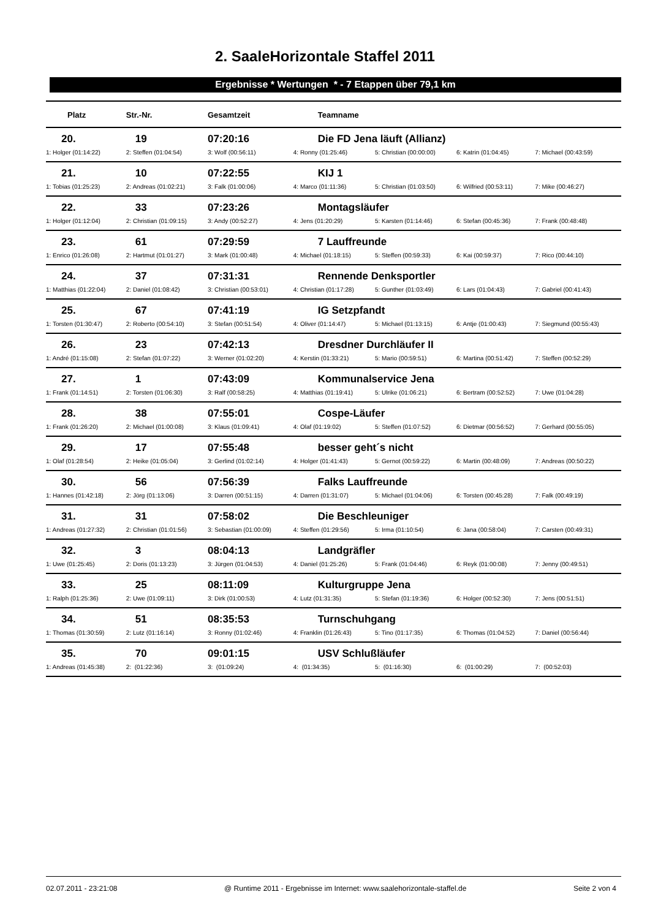2. SaaleHorizontale Staffel 2011
Ergebnisse * Wertungen * - 7 Etappen über 79,1 km
| Platz | Str.-Nr. | Gesamtzeit | Teamname | | | |
| --- | --- | --- | --- | --- | --- | --- |
| 20. | 19 | 07:20:16 | Die FD Jena läuft (Allianz) | | | |
| 1: Holger (01:14:22) | 2: Steffen (01:04:54) | 3: Wolf (00:56:11) | 4: Ronny (01:25:46) | 5: Christian (00:00:00) | 6: Katrin (01:04:45) | 7: Michael (00:43:59) |
| 21. | 10 | 07:22:55 | KIJ 1 | | | |
| 1: Tobias (01:25:23) | 2: Andreas (01:02:21) | 3: Falk (01:00:06) | 4: Marco (01:11:36) | 5: Christian (01:03:50) | 6: Wilfried (00:53:11) | 7: Mike (00:46:27) |
| 22. | 33 | 07:23:26 | Montagsläufer | | | |
| 1: Holger (01:12:04) | 2: Christian (01:09:15) | 3: Andy (00:52:27) | 4: Jens (01:20:29) | 5: Karsten (01:14:46) | 6: Stefan (00:45:36) | 7: Frank (00:48:48) |
| 23. | 61 | 07:29:59 | 7 Lauffreunde | | | |
| 1: Enrico (01:26:08) | 2: Hartmut (01:01:27) | 3: Mark (01:00:48) | 4: Michael (01:18:15) | 5: Steffen (00:59:33) | 6: Kai (00:59:37) | 7: Rico (00:44:10) |
| 24. | 37 | 07:31:31 | Rennende Denksportler | | | |
| 1: Matthias (01:22:04) | 2: Daniel (01:08:42) | 3: Christian (00:53:01) | 4: Christian (01:17:28) | 5: Gunther (01:03:49) | 6: Lars (01:04:43) | 7: Gabriel (00:41:43) |
| 25. | 67 | 07:41:19 | IG Setzpfandt | | | |
| 1: Torsten (01:30:47) | 2: Roberto (00:54:10) | 3: Stefan (00:51:54) | 4: Oliver (01:14:47) | 5: Michael (01:13:15) | 6: Antje (01:00:43) | 7: Siegmund (00:55:43) |
| 26. | 23 | 07:42:13 | Dresdner Durchläufer II | | | |
| 1: André (01:15:08) | 2: Stefan (01:07:22) | 3: Werner (01:02:20) | 4: Kerstin (01:33:21) | 5: Mario (00:59:51) | 6: Martina (00:51:42) | 7: Steffen (00:52:29) |
| 27. | 1 | 07:43:09 | Kommunalservice Jena | | | |
| 1: Frank (01:14:51) | 2: Torsten (01:06:30) | 3: Ralf (00:58:25) | 4: Matthias (01:19:41) | 5: Ulrike (01:06:21) | 6: Bertram (00:52:52) | 7: Uwe (01:04:28) |
| 28. | 38 | 07:55:01 | Cospe-Läufer | | | |
| 1: Frank (01:26:20) | 2: Michael (01:00:08) | 3: Klaus (01:09:41) | 4: Olaf (01:19:02) | 5: Steffen (01:07:52) | 6: Dietmar (00:56:52) | 7: Gerhard (00:55:05) |
| 29. | 17 | 07:55:48 | besser geht´s nicht | | | |
| 1: Olaf (01:28:54) | 2: Heike (01:05:04) | 3: Gerlind (01:02:14) | 4: Holger (01:41:43) | 5: Gernot (00:59:22) | 6: Martin (00:48:09) | 7: Andreas (00:50:22) |
| 30. | 56 | 07:56:39 | Falks Lauffreunde | | | |
| 1: Hannes (01:42:18) | 2: Jörg (01:13:06) | 3: Darren (00:51:15) | 4: Darren (01:31:07) | 5: Michael (01:04:06) | 6: Torsten (00:45:28) | 7: Falk (00:49:19) |
| 31. | 31 | 07:58:02 | Die Beschleuniger | | | |
| 1: Andreas (01:27:32) | 2: Christian (01:01:56) | 3: Sebastian (01:00:09) | 4: Steffen (01:29:56) | 5: Irma (01:10:54) | 6: Jana (00:58:04) | 7: Carsten (00:49:31) |
| 32. | 3 | 08:04:13 | Landgräfler | | | |
| 1: Uwe (01:25:45) | 2: Doris (01:13:23) | 3: Jürgen (01:04:53) | 4: Daniel (01:25:26) | 5: Frank (01:04:46) | 6: Reyk (01:00:08) | 7: Jenny (00:49:51) |
| 33. | 25 | 08:11:09 | Kulturgruppe Jena | | | |
| 1: Ralph (01:25:36) | 2: Uwe (01:09:11) | 3: Dirk (01:00:53) | 4: Lutz (01:31:35) | 5: Stefan (01:19:36) | 6: Holger (00:52:30) | 7: Jens (00:51:51) |
| 34. | 51 | 08:35:53 | Turnschuhgang | | | |
| 1: Thomas (01:30:59) | 2: Lutz (01:16:14) | 3: Ronny (01:02:46) | 4: Franklin (01:26:43) | 5: Tino (01:17:35) | 6: Thomas (01:04:52) | 7: Daniel (00:56:44) |
| 35. | 70 | 09:01:15 | USV Schlußläufer | | | |
| 1: Andreas (01:45:38) | 2: (01:22:36) | 3: (01:09:24) | 4: (01:34:35) | 5: (01:16:30) | 6: (01:00:29) | 7: (00:52:03) |
02.07.2011 - 23:21:08 @ Runtime 2011 - Ergebnisse im Internet: www.saalehorizontale-staffel.de Seite 2 von 4